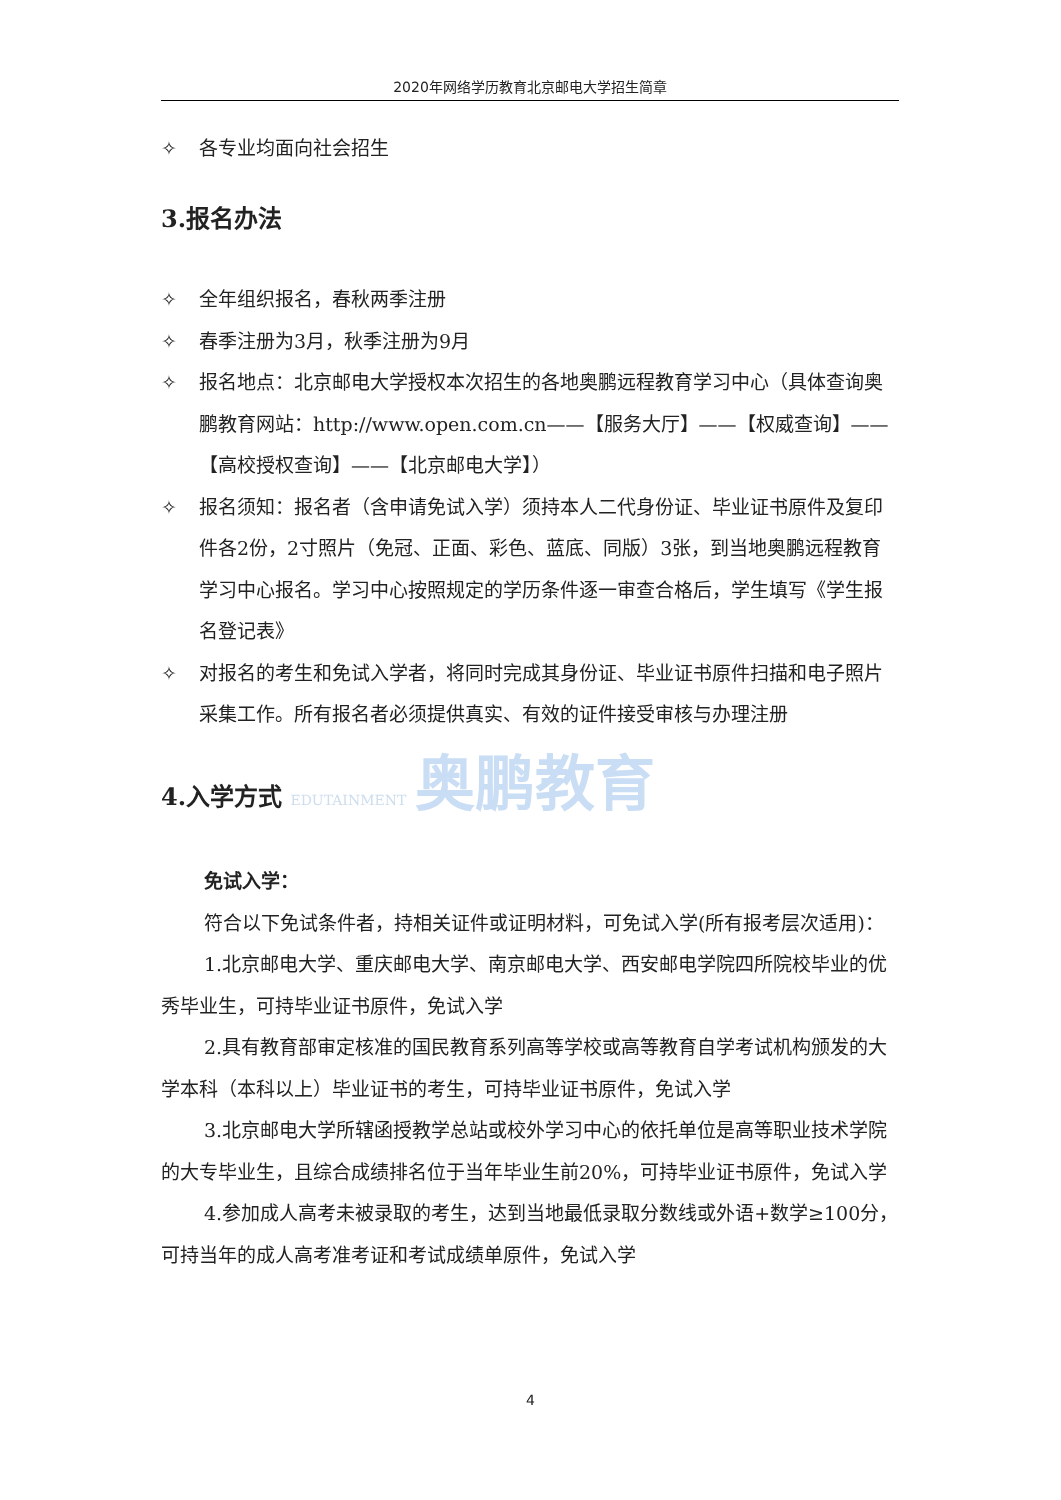2020年网络学历教育北京邮电大学招生简章
✧ 各专业均面向社会招生
3.报名办法
✧ 全年组织报名，春秋两季注册
✧ 春季注册为3月，秋季注册为9月
✧ 报名地点：北京邮电大学授权本次招生的各地奥鹏远程教育学习中心（具体查询奥鹏教育网站：http://www.open.com.cn——【服务大厅】——【权威查询】——【高校授权查询】——【北京邮电大学】）
✧ 报名须知：报名者（含申请免试入学）须持本人二代身份证、毕业证书原件及复印件各2份，2寸照片（免冠、正面、彩色、蓝底、同版）3张，到当地奥鹏远程教育学习中心报名。学习中心按照规定的学历条件逐一审查合格后，学生填写《学生报名登记表》
✧ 对报名的考生和免试入学者，将同时完成其身份证、毕业证书原件扫描和电子照片采集工作。所有报名者必须提供真实、有效的证件接受审核与办理注册
4.入学方式 EDUTAINMENT 奥鹏教育
免试入学：
符合以下免试条件者，持相关证件或证明材料，可免试入学(所有报考层次适用)：
1.北京邮电大学、重庆邮电大学、南京邮电大学、西安邮电学院四所院校毕业的优秀毕业生，可持毕业证书原件，免试入学
2.具有教育部审定核准的国民教育系列高等学校或高等教育自学考试机构颁发的大学本科（本科以上）毕业证书的考生，可持毕业证书原件，免试入学
3.北京邮电大学所辖函授教学总站或校外学习中心的依托单位是高等职业技术学院的大专毕业生，且综合成绩排名位于当年毕业生前20%，可持毕业证书原件，免试入学
4.参加成人高考未被录取的考生，达到当地最低录取分数线或外语+数学≥100分，可持当年的成人高考准考证和考试成绩单原件，免试入学
4